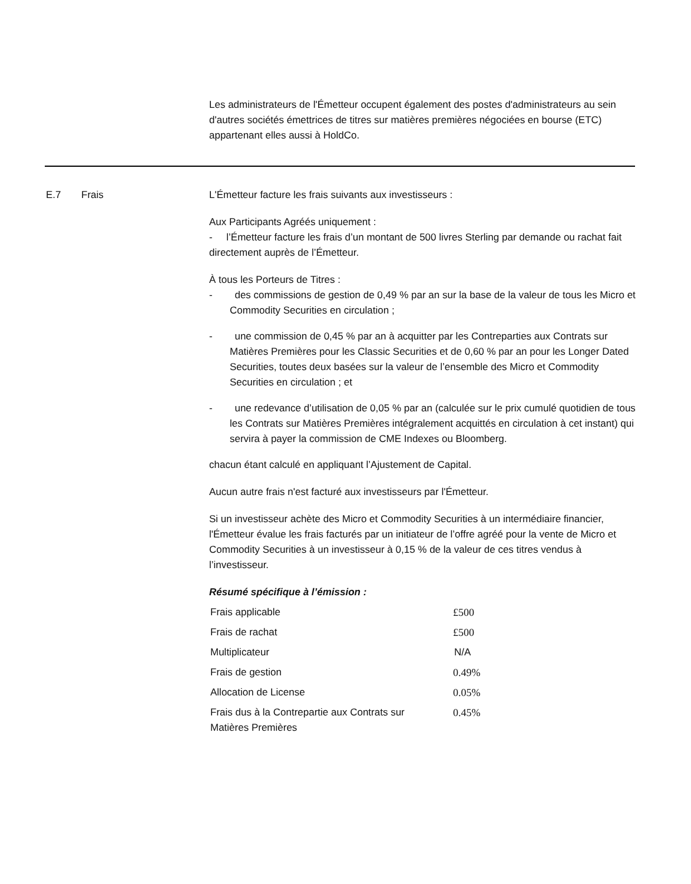Les administrateurs de l'Émetteur occupent également des postes d'administrateurs au sein d'autres sociétés émettrices de titres sur matières premières négociées en bourse (ETC) appartenant elles aussi à HoldCo.
E.7 Frais L'Émetteur facture les frais suivants aux investisseurs :
Aux Participants Agréés uniquement :
- l’Émetteur facture les frais d’un montant de 500 livres Sterling par demande ou rachat fait directement auprès de l’Émetteur.
À tous les Porteurs de Titres :
- des commissions de gestion de 0,49 % par an sur la base de la valeur de tous les Micro et Commodity Securities en circulation ;
- une commission de 0,45 % par an à acquitter par les Contreparties aux Contrats sur Matières Premières pour les Classic Securities et de 0,60 % par an pour les Longer Dated Securities, toutes deux basées sur la valeur de l’ensemble des Micro et Commodity Securities en circulation ; et
- une redevance d’utilisation de 0,05 % par an (calculée sur le prix cumulé quotidien de tous les Contrats sur Matières Premières intégralement acquittés en circulation à cet instant) qui servira à payer la commission de CME Indexes ou Bloomberg.
chacun étant calculé en appliquant l’Ajustement de Capital.
Aucun autre frais n'est facturé aux investisseurs par l'Émetteur.
Si un investisseur achète des Micro et Commodity Securities à un intermédiaire financier, l'Émetteur évalue les frais facturés par un initiateur de l’offre agréé pour la vente de Micro et Commodity Securities à un investisseur à 0,15 % de la valeur de ces titres vendus à l’investisseur.
Résumé spécifique à l’émission :
| Frais applicable | £500 |
| Frais de rachat | £500 |
| Multiplicateur | N/A |
| Frais de gestion | 0.49% |
| Allocation de License | 0.05% |
| Frais dus à la Contrepartie aux Contrats sur Matières Premières | 0.45% |